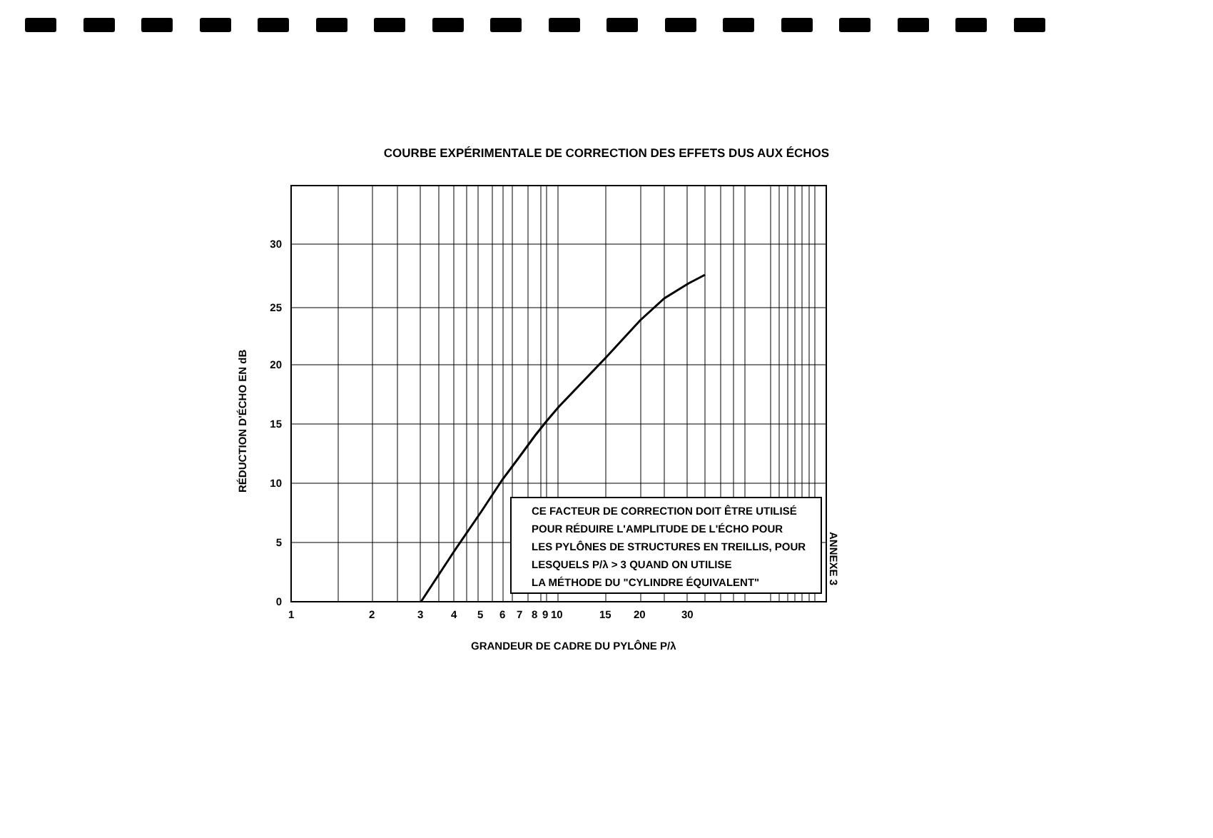COURBE EXPÉRIMENTALE DE CORRECTION DES EFFETS DUS AUX ÉCHOS
0
5
10
15
20
25
30
1
2
3
4
5
6
7
8
9
10
15
20
30
GRANDEUR DE CADRE DU PYLÔNE P/λ
RÉDUCTION D'ÉCHO EN dB
CE FACTEUR DE CORRECTION DOIT ÊTRE UTILISÉ
POUR RÉDUIRE L'AMPLITUDE DE L'ÉCHO POUR
LES PYLÔNES DE STRUCTURES EN TREILLIS, POUR
LESQUELS P/λ > 3 QUAND ON UTILISE
LA MÉTHODE DU "CYLINDRE ÉQUIVALENT"
ANNEXE 3